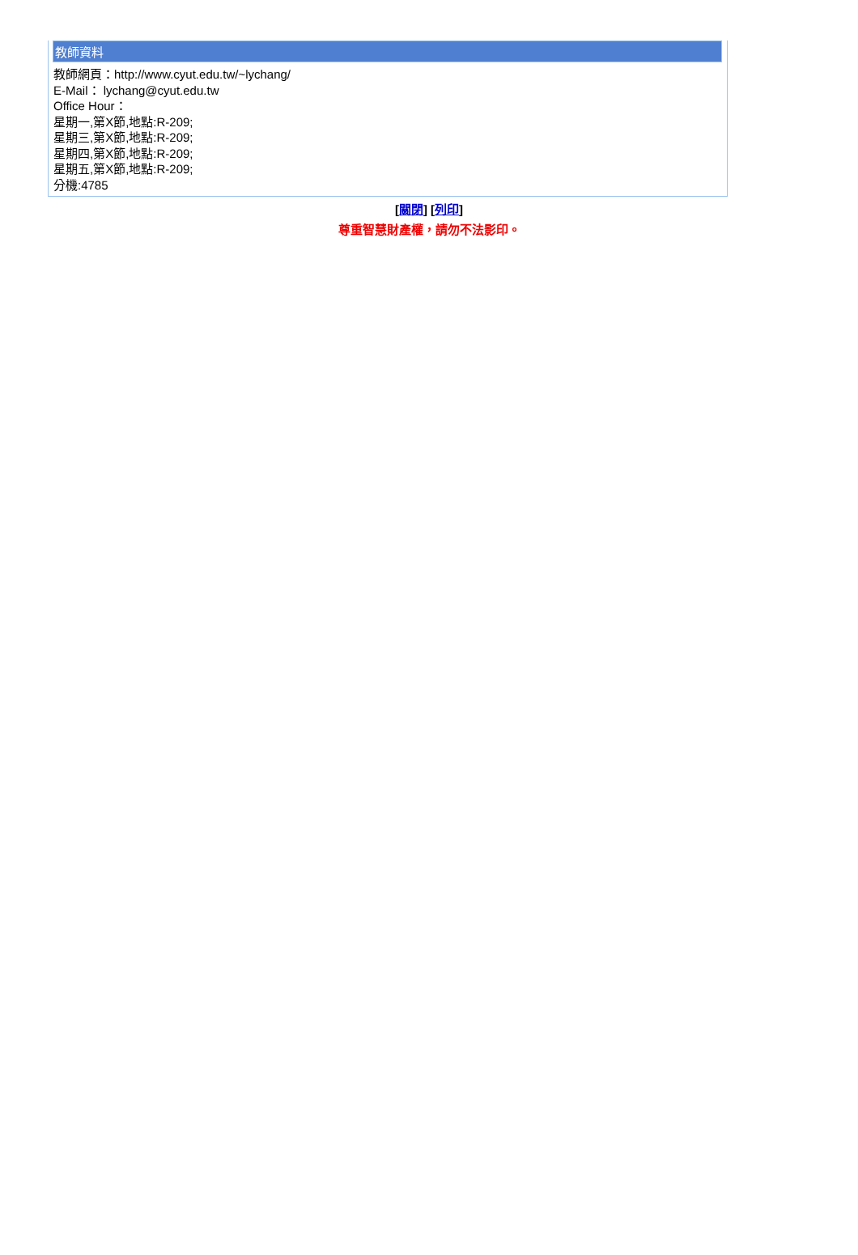教師資料
教師網頁：http://www.cyut.edu.tw/~lychang/
E-Mail： lychang@cyut.edu.tw
Office Hour：
星期一,第X節,地點:R-209;
星期三,第X節,地點:R-209;
星期四,第X節,地點:R-209;
星期五,第X節,地點:R-209;
分機:4785
[關閉] [列印]
尊重智慧財產權，請勿不法影印。